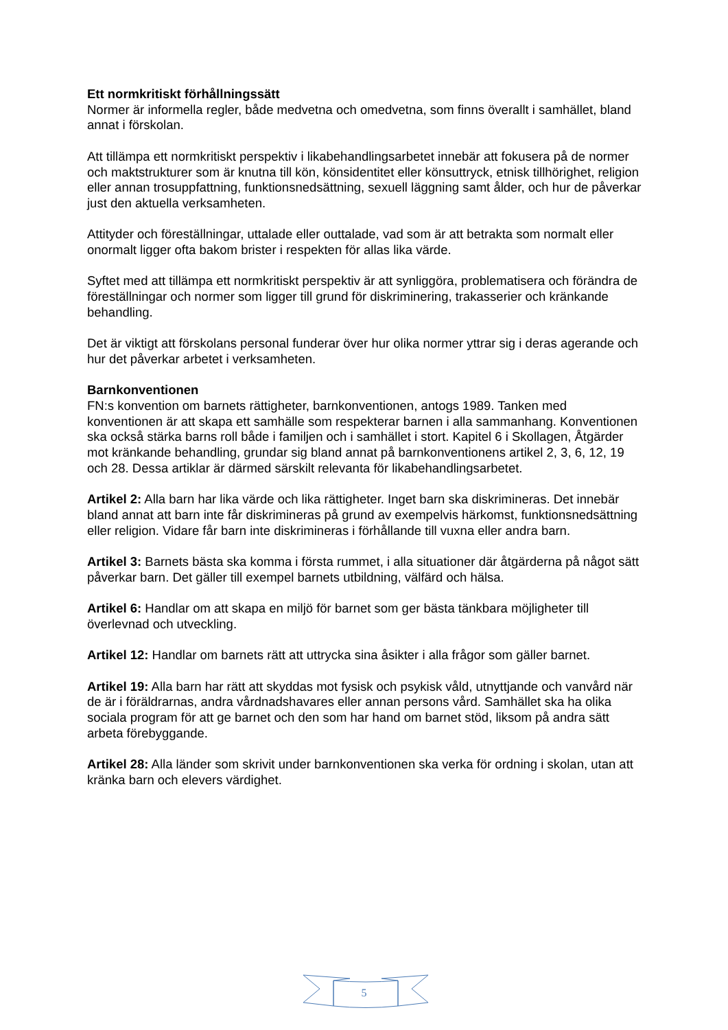Ett normkritiskt förhållningssätt
Normer är informella regler, både medvetna och omedvetna, som finns överallt i samhället, bland annat i förskolan.
Att tillämpa ett normkritiskt perspektiv i likabehandlingsarbetet innebär att fokusera på de normer och maktstrukturer som är knutna till kön, könsidentitet eller könsuttryck, etnisk tillhörighet, religion eller annan trosuppfattning, funktionsnedsättning, sexuell läggning samt ålder, och hur de påverkar just den aktuella verksamheten.
Attityder och föreställningar, uttalade eller outtalade, vad som är att betrakta som normalt eller onormalt ligger ofta bakom brister i respekten för allas lika värde.
Syftet med att tillämpa ett normkritiskt perspektiv är att synliggöra, problematisera och förändra de föreställningar och normer som ligger till grund för diskriminering, trakasserier och kränkande behandling.
Det är viktigt att förskolans personal funderar över hur olika normer yttrar sig i deras agerande och hur det påverkar arbetet i verksamheten.
Barnkonventionen
FN:s konvention om barnets rättigheter, barnkonventionen, antogs 1989. Tanken med konventionen är att skapa ett samhälle som respekterar barnen i alla sammanhang. Konventionen ska också stärka barns roll både i familjen och i samhället i stort. Kapitel 6 i Skollagen, Åtgärder mot kränkande behandling, grundar sig bland annat på barnkonventionens artikel 2, 3, 6, 12, 19 och 28. Dessa artiklar är därmed särskilt relevanta för likabehandlingsarbetet.
Artikel 2: Alla barn har lika värde och lika rättigheter. Inget barn ska diskrimineras. Det innebär bland annat att barn inte får diskrimineras på grund av exempelvis härkomst, funktionsnedsättning eller religion. Vidare får barn inte diskrimineras i förhållande till vuxna eller andra barn.
Artikel 3: Barnets bästa ska komma i första rummet, i alla situationer där åtgärderna på något sätt påverkar barn. Det gäller till exempel barnets utbildning, välfärd och hälsa.
Artikel 6: Handlar om att skapa en miljö för barnet som ger bästa tänkbara möjligheter till överlevnad och utveckling.
Artikel 12: Handlar om barnets rätt att uttrycka sina åsikter i alla frågor som gäller barnet.
Artikel 19: Alla barn har rätt att skyddas mot fysisk och psykisk våld, utnyttjande och vanvård när de är i föräldrarnas, andra vårdnadshavares eller annan persons vård. Samhället ska ha olika sociala program för att ge barnet och den som har hand om barnet stöd, liksom på andra sätt arbeta förebyggande.
Artikel 28: Alla länder som skrivit under barnkonventionen ska verka för ordning i skolan, utan att kränka barn och elevers värdighet.
5